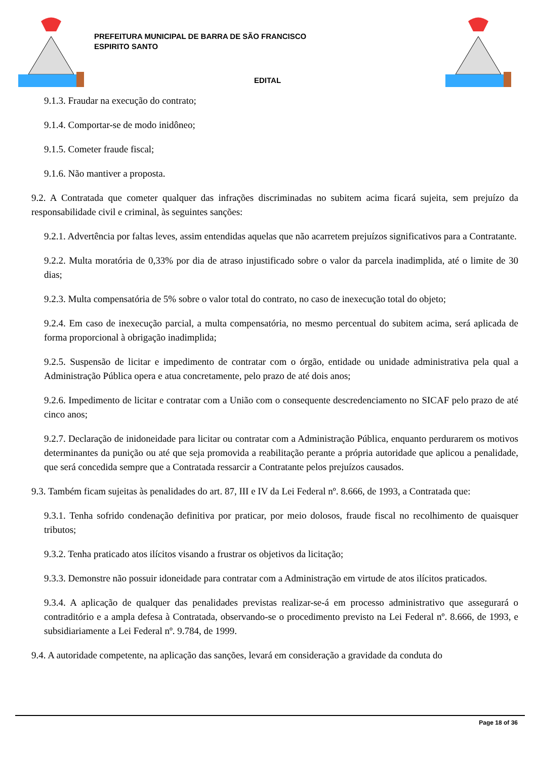PREFEITURA MUNICIPAL DE BARRA DE SÃO FRANCISCO
ESPIRITO SANTO
EDITAL
9.1.3. Fraudar na execução do contrato;
9.1.4. Comportar-se de modo inidôneo;
9.1.5. Cometer fraude fiscal;
9.1.6. Não mantiver a proposta.
9.2. A Contratada que cometer qualquer das infrações discriminadas no subitem acima ficará sujeita, sem prejuízo da responsabilidade civil e criminal, às seguintes sanções:
9.2.1. Advertência por faltas leves, assim entendidas aquelas que não acarretem prejuízos significativos para a Contratante.
9.2.2. Multa moratória de 0,33% por dia de atraso injustificado sobre o valor da parcela inadimplida, até o limite de 30 dias;
9.2.3. Multa compensatória de 5% sobre o valor total do contrato, no caso de inexecução total do objeto;
9.2.4. Em caso de inexecução parcial, a multa compensatória, no mesmo percentual do subitem acima, será aplicada de forma proporcional à obrigação inadimplida;
9.2.5. Suspensão de licitar e impedimento de contratar com o órgão, entidade ou unidade administrativa pela qual a Administração Pública opera e atua concretamente, pelo prazo de até dois anos;
9.2.6. Impedimento de licitar e contratar com a União com o consequente descredenciamento no SICAF pelo prazo de até cinco anos;
9.2.7. Declaração de inidoneidade para licitar ou contratar com a Administração Pública, enquanto perdurarem os motivos determinantes da punição ou até que seja promovida a reabilitação perante a própria autoridade que aplicou a penalidade, que será concedida sempre que a Contratada ressarcir a Contratante pelos prejuízos causados.
9.3. Também ficam sujeitas às penalidades do art. 87, III e IV da Lei Federal nº. 8.666, de 1993, a Contratada que:
9.3.1. Tenha sofrido condenação definitiva por praticar, por meio dolosos, fraude fiscal no recolhimento de quaisquer tributos;
9.3.2. Tenha praticado atos ilícitos visando a frustrar os objetivos da licitação;
9.3.3. Demonstre não possuir idoneidade para contratar com a Administração em virtude de atos ilícitos praticados.
9.3.4. A aplicação de qualquer das penalidades previstas realizar-se-á em processo administrativo que assegurará o contraditório e a ampla defesa à Contratada, observando-se o procedimento previsto na Lei Federal nº. 8.666, de 1993, e subsidiariamente a Lei Federal nº. 9.784, de 1999.
9.4. A autoridade competente, na aplicação das sanções, levará em consideração a gravidade da conduta do
Page 18 of 36